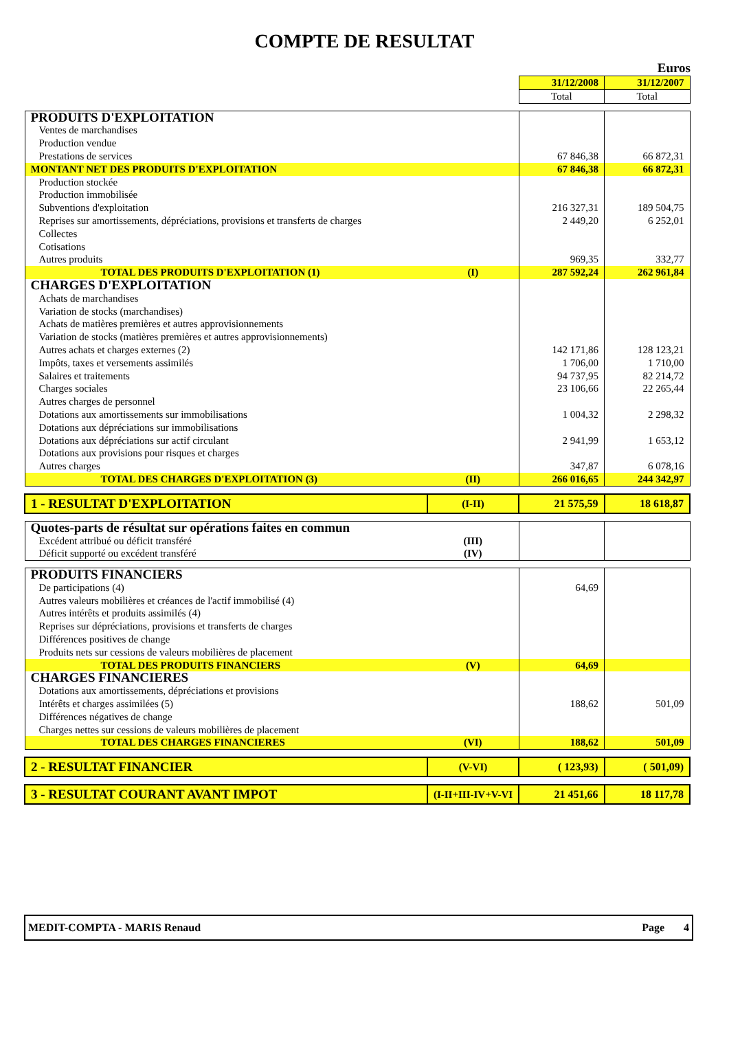COMPTE DE RESULTAT
Euros
| | | 31/12/2008 | 31/12/2007 |
| | | Total | Total |
| PRODUITS D'EXPLOITATION | | | |
| Ventes de marchandises | | | |
| Production vendue | | | |
| Prestations de services | | 67 846,38 | 66 872,31 |
| MONTANT NET DES PRODUITS D'EXPLOITATION | | 67 846,38 | 66 872,31 |
| Production stockée | | | |
| Production immobilisée | | | |
| Subventions d'exploitation | | 216 327,31 | 189 504,75 |
| Reprises sur amortissements, dépréciations, provisions et transferts de charges | | 2 449,20 | 6 252,01 |
| Collectes | | | |
| Cotisations | | | |
| Autres produits | | 969,35 | 332,77 |
| TOTAL DES PRODUITS D'EXPLOITATION (1) | (I) | 287 592,24 | 262 961,84 |
| CHARGES D'EXPLOITATION | | | |
| Achats de marchandises | | | |
| Variation de stocks (marchandises) | | | |
| Achats de matières premières et autres approvisionnements | | | |
| Variation de stocks (matières premières et autres approvisionnements) | | | |
| Autres achats et charges externes (2) | | 142 171,86 | 128 123,21 |
| Impôts, taxes et versements assimilés | | 1 706,00 | 1 710,00 |
| Salaires et traitements | | 94 737,95 | 82 214,72 |
| Charges sociales | | 23 106,66 | 22 265,44 |
| Autres charges de personnel | | | |
| Dotations aux amortissements sur immobilisations | | 1 004,32 | 2 298,32 |
| Dotations aux dépréciations sur immobilisations | | | |
| Dotations aux dépréciations sur actif circulant | | 2 941,99 | 1 653,12 |
| Dotations aux provisions pour risques et charges | | | |
| Autres charges | | 347,87 | 6 078,16 |
| TOTAL DES CHARGES D'EXPLOITATION (3) | (II) | 266 016,65 | 244 342,97 |
| 1 - RESULTAT D'EXPLOITATION | (I-II) | 21 575,59 | 18 618,87 |
| Quotes-parts de résultat sur opérations faites en commun | | | |
| Excédent attribué ou déficit transféré | (III) | | |
| Déficit supporté ou excédent transféré | (IV) | | |
| PRODUITS FINANCIERS | | | |
| De participations (4) | | 64,69 | |
| Autres valeurs mobilières et créances de l'actif immobilisé (4) | | | |
| Autres intérêts et produits assimilés (4) | | | |
| Reprises sur dépréciations, provisions et transferts de charges | | | |
| Différences positives de change | | | |
| Produits nets sur cessions de valeurs mobilières de placement | | | |
| TOTAL DES PRODUITS FINANCIERS | (V) | 64,69 | |
| CHARGES FINANCIERES | | | |
| Dotations aux amortissements, dépréciations et provisions | | | |
| Intérêts et charges assimilées (5) | | 188,62 | 501,09 |
| Différences négatives de change | | | |
| Charges nettes sur cessions de valeurs mobilières de placement | | | |
| TOTAL DES CHARGES FINANCIERES | (VI) | 188,62 | 501,09 |
| 2 - RESULTAT FINANCIER | (V-VI) | ( 123,93) | ( 501,09) |
| 3 - RESULTAT COURANT AVANT IMPOT | (I-II+III-IV+V-VI | 21 451,66 | 18 117,78 |
MEDIT-COMPTA - MARIS Renaud Page 4